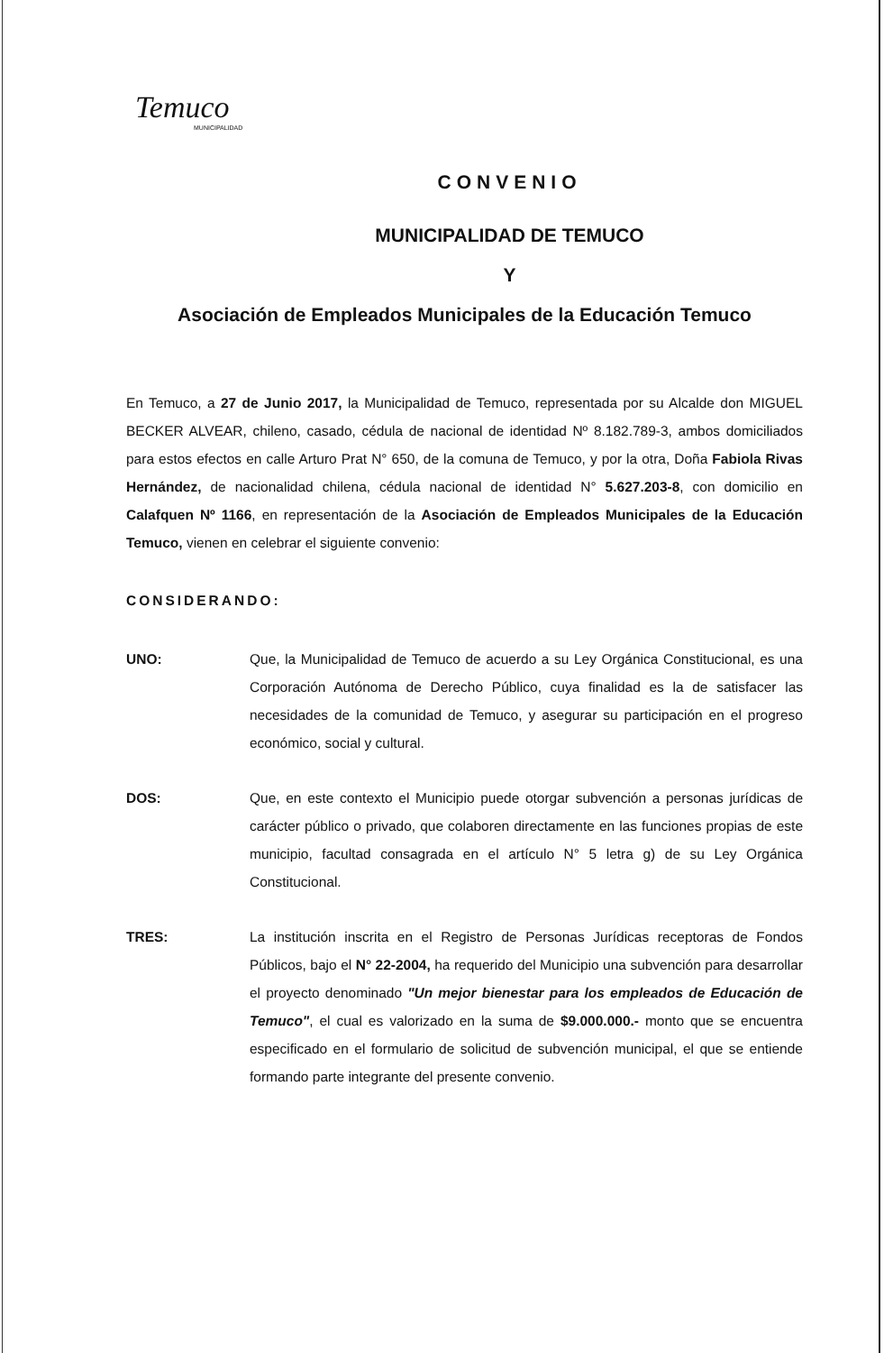Temuco
MUNICIPALIDAD
CONVENIO
MUNICIPALIDAD DE TEMUCO
Y
Asociación de Empleados Municipales de la Educación Temuco
En Temuco, a 27 de Junio 2017, la Municipalidad de Temuco, representada por su Alcalde don MIGUEL BECKER ALVEAR, chileno, casado, cédula de nacional de identidad Nº 8.182.789-3, ambos domiciliados para estos efectos en calle Arturo Prat N° 650, de la comuna de Temuco, y por la otra, Doña Fabiola Rivas Hernández, de nacionalidad chilena, cédula nacional de identidad N° 5.627.203-8, con domicilio en Calafquen Nº 1166, en representación de la Asociación de Empleados Municipales de la Educación Temuco, vienen en celebrar el siguiente convenio:
CONSIDERANDO:
UNO: Que, la Municipalidad de Temuco de acuerdo a su Ley Orgánica Constitucional, es una Corporación Autónoma de Derecho Público, cuya finalidad es la de satisfacer las necesidades de la comunidad de Temuco, y asegurar su participación en el progreso económico, social y cultural.
DOS: Que, en este contexto el Municipio puede otorgar subvención a personas jurídicas de carácter público o privado, que colaboren directamente en las funciones propias de este municipio, facultad consagrada en el artículo N° 5 letra g) de su Ley Orgánica Constitucional.
TRES: La institución inscrita en el Registro de Personas Jurídicas receptoras de Fondos Públicos, bajo el N° 22-2004, ha requerido del Municipio una subvención para desarrollar el proyecto denominado "Un mejor bienestar para los empleados de Educación de Temuco", el cual es valorizado en la suma de $9.000.000.- monto que se encuentra especificado en el formulario de solicitud de subvención municipal, el que se entiende formando parte integrante del presente convenio.